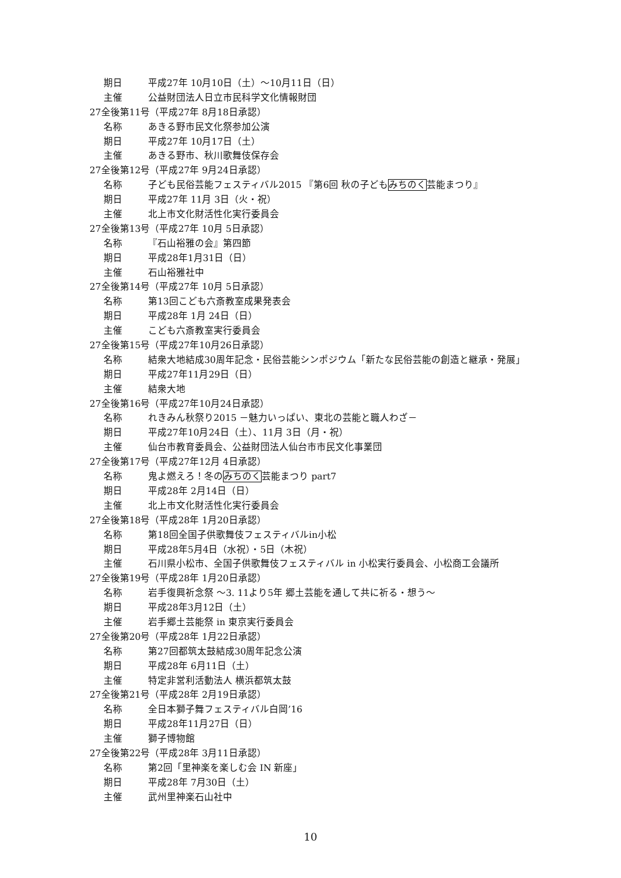期日 平成27年 10月10日（土）～10月11日（日）
主催 公益財団法人日立市民科学文化情報財団
27全後第11号（平成27年 8月18日承認）
名称 あきる野市民文化祭参加公演
期日 平成27年 10月17日（土）
主催 あきる野市、秋川歌舞伎保存会
27全後第12号（平成27年 9月24日承認）
名称 子ども民俗芸能フェスティバル2015 『第6回 秋の子どもみちのく芸能まつり』
期日 平成27年 11月 3日（火・祝）
主催 北上市文化財活性化実行委員会
27全後第13号（平成27年 10月 5日承認）
名称 『石山裕雅の会』第四節
期日 平成28年1月31日（日）
主催 石山裕雅社中
27全後第14号（平成27年 10月 5日承認）
名称 第13回こども六斎教室成果発表会
期日 平成28年 1月 24日（日）
主催 こども六斎教室実行委員会
27全後第15号（平成27年10月26日承認）
名称 結衆大地結成30周年記念・民俗芸能シンポジウム「新たな民俗芸能の創造と継承・発展」
期日 平成27年11月29日（日）
主催 結衆大地
27全後第16号（平成27年10月24日承認）
名称 れきみん秋祭り2015 －魅力いっぱい、東北の芸能と職人わざ－
期日 平成27年10月24日（土）、11月 3日（月・祝）
主催 仙台市教育委員会、公益財団法人仙台市市民文化事業団
27全後第17号（平成27年12月 4日承認）
名称 鬼よ燃えろ！冬のみちのく芸能まつり part7
期日 平成28年 2月14日（日）
主催 北上市文化財活性化実行委員会
27全後第18号（平成28年 1月20日承認）
名称 第18回全国子供歌舞伎フェスティバルin小松
期日 平成28年5月4日（水祝）・5日（木祝）
主催 石川県小松市、全国子供歌舞伎フェスティバル in 小松実行委員会、小松商工会議所
27全後第19号（平成28年 1月20日承認）
名称 岩手復興祈念祭 ～3. 11より5年 郷土芸能を通して共に祈る・想う～
期日 平成28年3月12日（土）
主催 岩手郷土芸能祭 in 東京実行委員会
27全後第20号（平成28年 1月22日承認）
名称 第27回都筑太鼓結成30周年記念公演
期日 平成28年 6月11日（土）
主催 特定非営利活動法人 横浜都筑太鼓
27全後第21号（平成28年 2月19日承認）
名称 全日本獅子舞フェスティバル白岡’16
期日 平成28年11月27日（日）
主催 獅子博物館
27全後第22号（平成28年 3月11日承認）
名称 第2回「里神楽を楽しむ会 IN 新座」
期日 平成28年 7月30日（土）
主催 武州里神楽石山社中
10